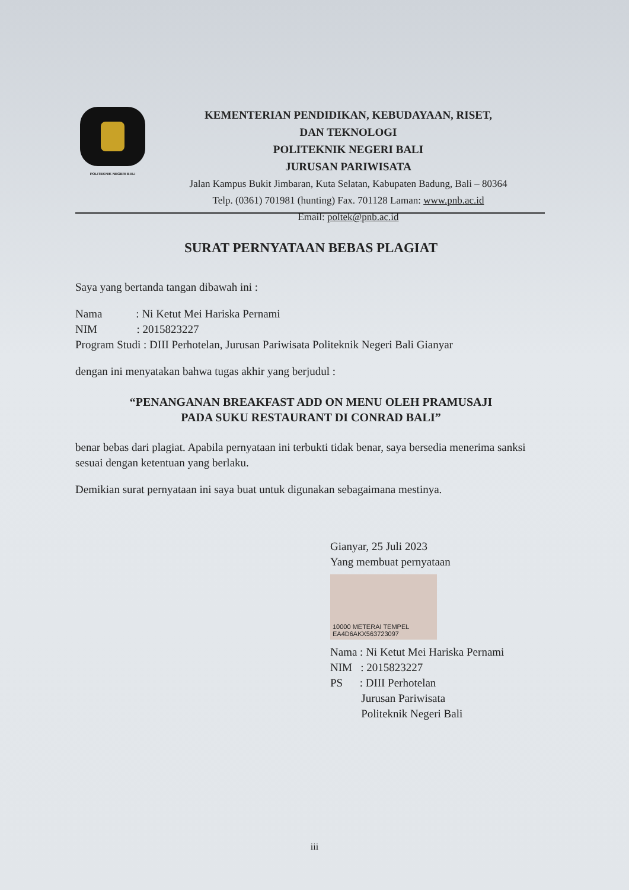POLITEKNIK NEGERI BALI
KEMENTERIAN PENDIDIKAN, KEBUDAYAAN, RISET,
DAN TEKNOLOGI
POLITEKNIK NEGERI BALI
JURUSAN PARIWISATA
Jalan Kampus Bukit Jimbaran, Kuta Selatan, Kabupaten Badung, Bali – 80364
Telp. (0361) 701981 (hunting) Fax. 701128 Laman: www.pnb.ac.id
Email: poltek@pnb.ac.id
SURAT PERNYATAAN BEBAS PLAGIAT
Saya yang bertanda tangan dibawah ini :
Nama : Ni Ketut Mei Hariska Pernami
NIM : 2015823227
Program Studi : DIII Perhotelan, Jurusan Pariwisata Politeknik Negeri Bali Gianyar
dengan ini menyatakan bahwa tugas akhir yang berjudul :
“PENANGANAN BREAKFAST ADD ON MENU OLEH PRAMUSAJI
PADA SUKU RESTAURANT DI CONRAD BALI”
benar bebas dari plagiat. Apabila pernyataan ini terbukti tidak benar, saya bersedia menerima sanksi sesuai dengan ketentuan yang berlaku.
Demikian surat pernyataan ini saya buat untuk digunakan sebagaimana mestinya.
Gianyar, 25 Juli 2023
Yang membuat pernyataan
10000 METERAI TEMPEL EA4D6AKX563723097
Nama : Ni Ketut Mei Hariska Pernami
NIM : 2015823227
PS : DIII Perhotelan
Jurusan Pariwisata
Politeknik Negeri Bali
iii